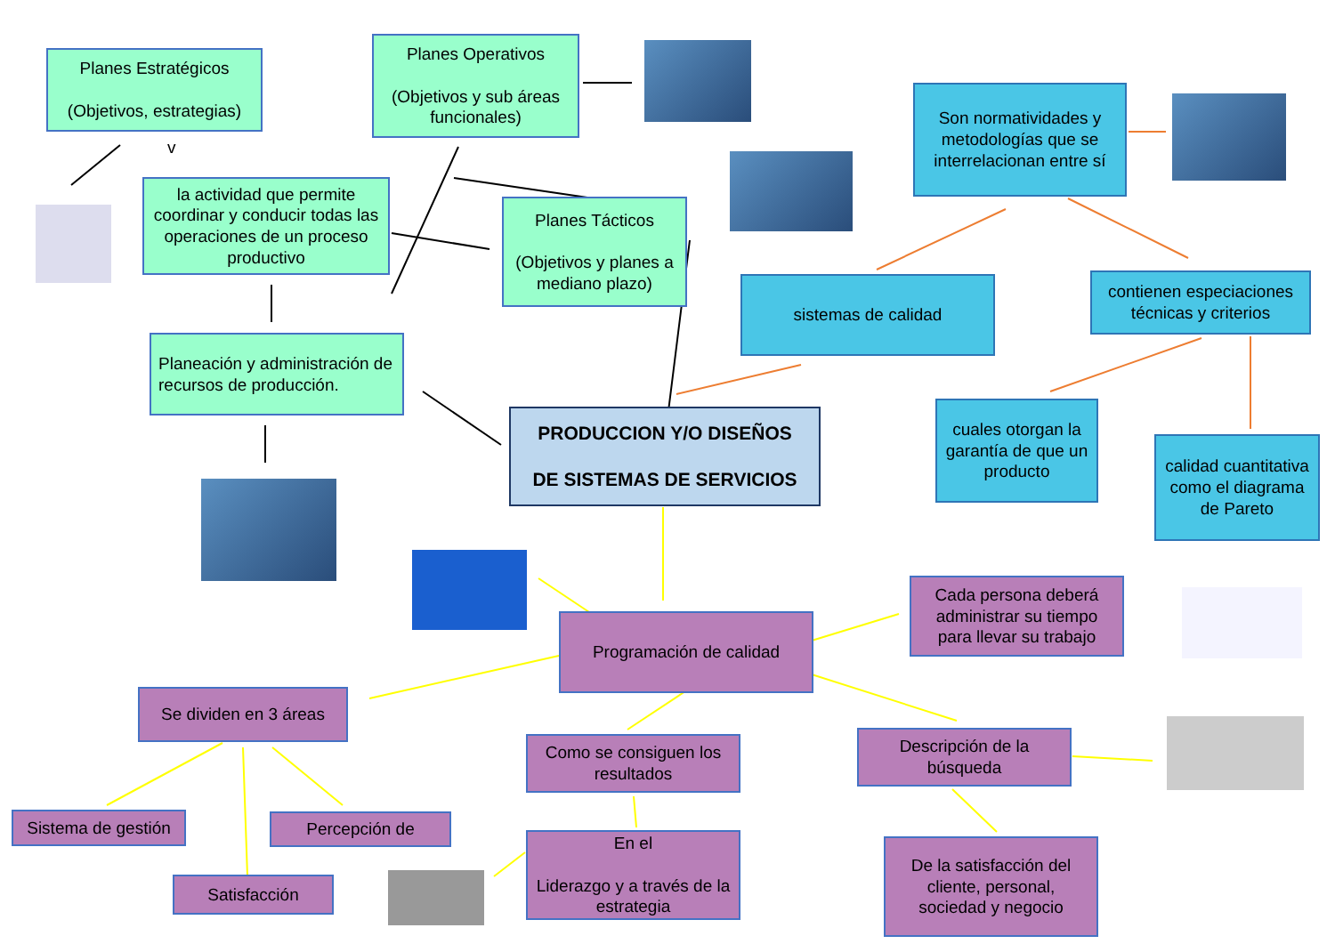Planes Estratégicos
(Objetivos, estrategias)
Planes Operativos
(Objetivos y sub áreas funcionales)
v
la actividad que permite coordinar y conducir todas las operaciones de un proceso productivo
Planes Tácticos
(Objetivos y planes a mediano plazo)
Son normatividades y metodologías que se interrelacionan entre sí
sistemas de calidad
contienen especiaciones técnicas y criterios
Planeación y administración de recursos de producción.
PRODUCCION Y/O DISEÑOS
DE SISTEMAS DE SERVICIOS
cuales otorgan la garantía de que un producto
calidad cuantitativa como el diagrama de Pareto
Programación de calidad
Cada persona deberá administrar su tiempo para llevar su trabajo
Se dividen en 3 áreas
Como se consiguen los resultados
Descripción de la búsqueda
Sistema de gestión
Percepción de
En el
Liderazgo y a través de la estrategia
De la satisfacción del cliente, personal, sociedad y negocio
Satisfacción